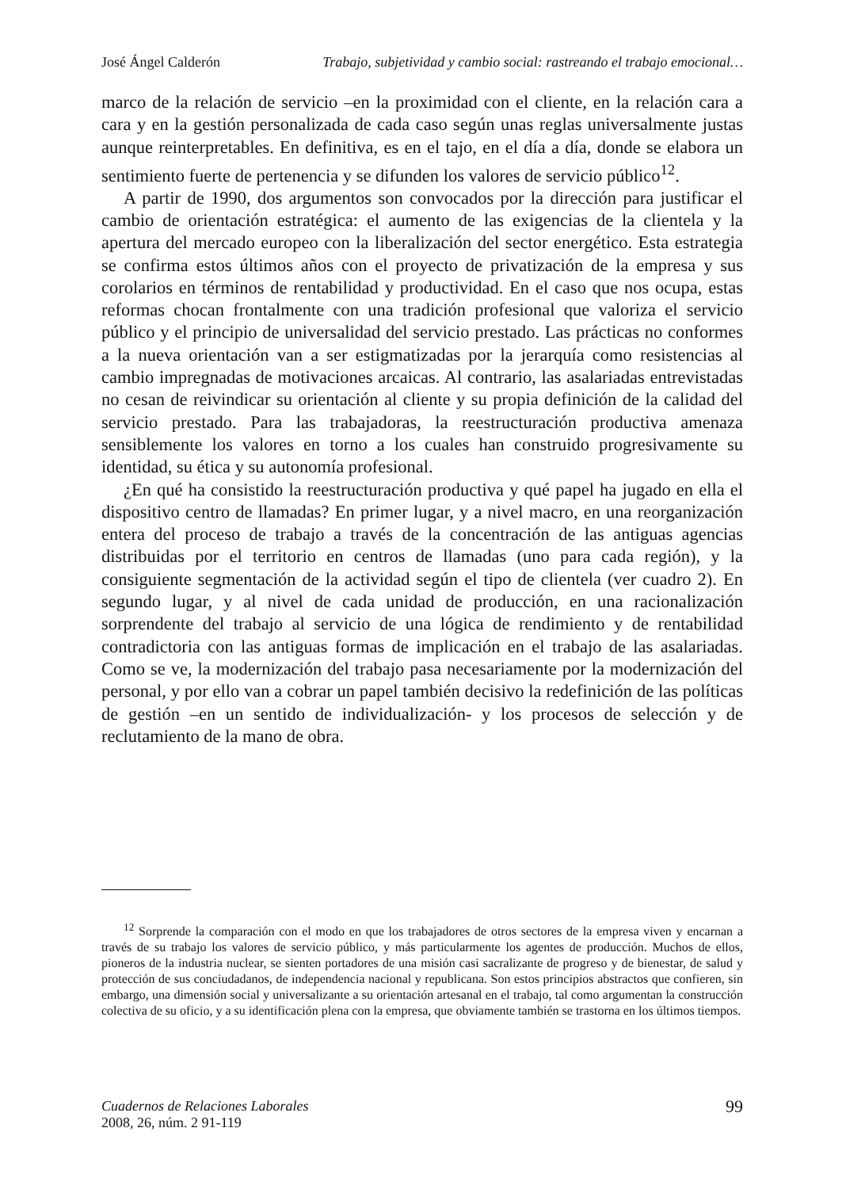José Ángel Calderón Trabajo, subjetividad y cambio social: rastreando el trabajo emocional…
marco de la relación de servicio –en la proximidad con el cliente, en la relación cara a cara y en la gestión personalizada de cada caso según unas reglas universalmente justas aunque reinterpretables. En definitiva, es en el tajo, en el día a día, donde se elabora un sentimiento fuerte de pertenencia y se difunden los valores de servicio público<sup>12</sup>.
A partir de 1990, dos argumentos son convocados por la dirección para justificar el cambio de orientación estratégica: el aumento de las exigencias de la clientela y la apertura del mercado europeo con la liberalización del sector energético. Esta estrategia se confirma estos últimos años con el proyecto de privatización de la empresa y sus corolarios en términos de rentabilidad y productividad. En el caso que nos ocupa, estas reformas chocan frontalmente con una tradición profesional que valoriza el servicio público y el principio de universalidad del servicio prestado. Las prácticas no conformes a la nueva orientación van a ser estigmatizadas por la jerarquía como resistencias al cambio impregnadas de motivaciones arcaicas. Al contrario, las asalariadas entrevistadas no cesan de reivindicar su orientación al cliente y su propia definición de la calidad del servicio prestado. Para las trabajadoras, la reestructuración productiva amenaza sensiblemente los valores en torno a los cuales han construido progresivamente su identidad, su ética y su autonomía profesional.
¿En qué ha consistido la reestructuración productiva y qué papel ha jugado en ella el dispositivo centro de llamadas? En primer lugar, y a nivel macro, en una reorganización entera del proceso de trabajo a través de la concentración de las antiguas agencias distribuidas por el territorio en centros de llamadas (uno para cada región), y la consiguiente segmentación de la actividad según el tipo de clientela (ver cuadro 2). En segundo lugar, y al nivel de cada unidad de producción, en una racionalización sorprendente del trabajo al servicio de una lógica de rendimiento y de rentabilidad contradictoria con las antiguas formas de implicación en el trabajo de las asalariadas. Como se ve, la modernización del trabajo pasa necesariamente por la modernización del personal, y por ello van a cobrar un papel también decisivo la redefinición de las políticas de gestión –en un sentido de individualización- y los procesos de selección y de reclutamiento de la mano de obra.
<sup>12</sup> Sorprende la comparación con el modo en que los trabajadores de otros sectores de la empresa viven y encarnan a través de su trabajo los valores de servicio público, y más particularmente los agentes de producción. Muchos de ellos, pioneros de la industria nuclear, se sienten portadores de una misión casi sacralizante de progreso y de bienestar, de salud y protección de sus conciudadanos, de independencia nacional y republicana. Son estos principios abstractos que confieren, sin embargo, una dimensión social y universalizante a su orientación artesanal en el trabajo, tal como argumentan la construcción colectiva de su oficio, y a su identificación plena con la empresa, que obviamente también se trastorna en los últimos tiempos.
Cuadernos de Relaciones Laborales
2008, 26, núm. 2 91-119
99